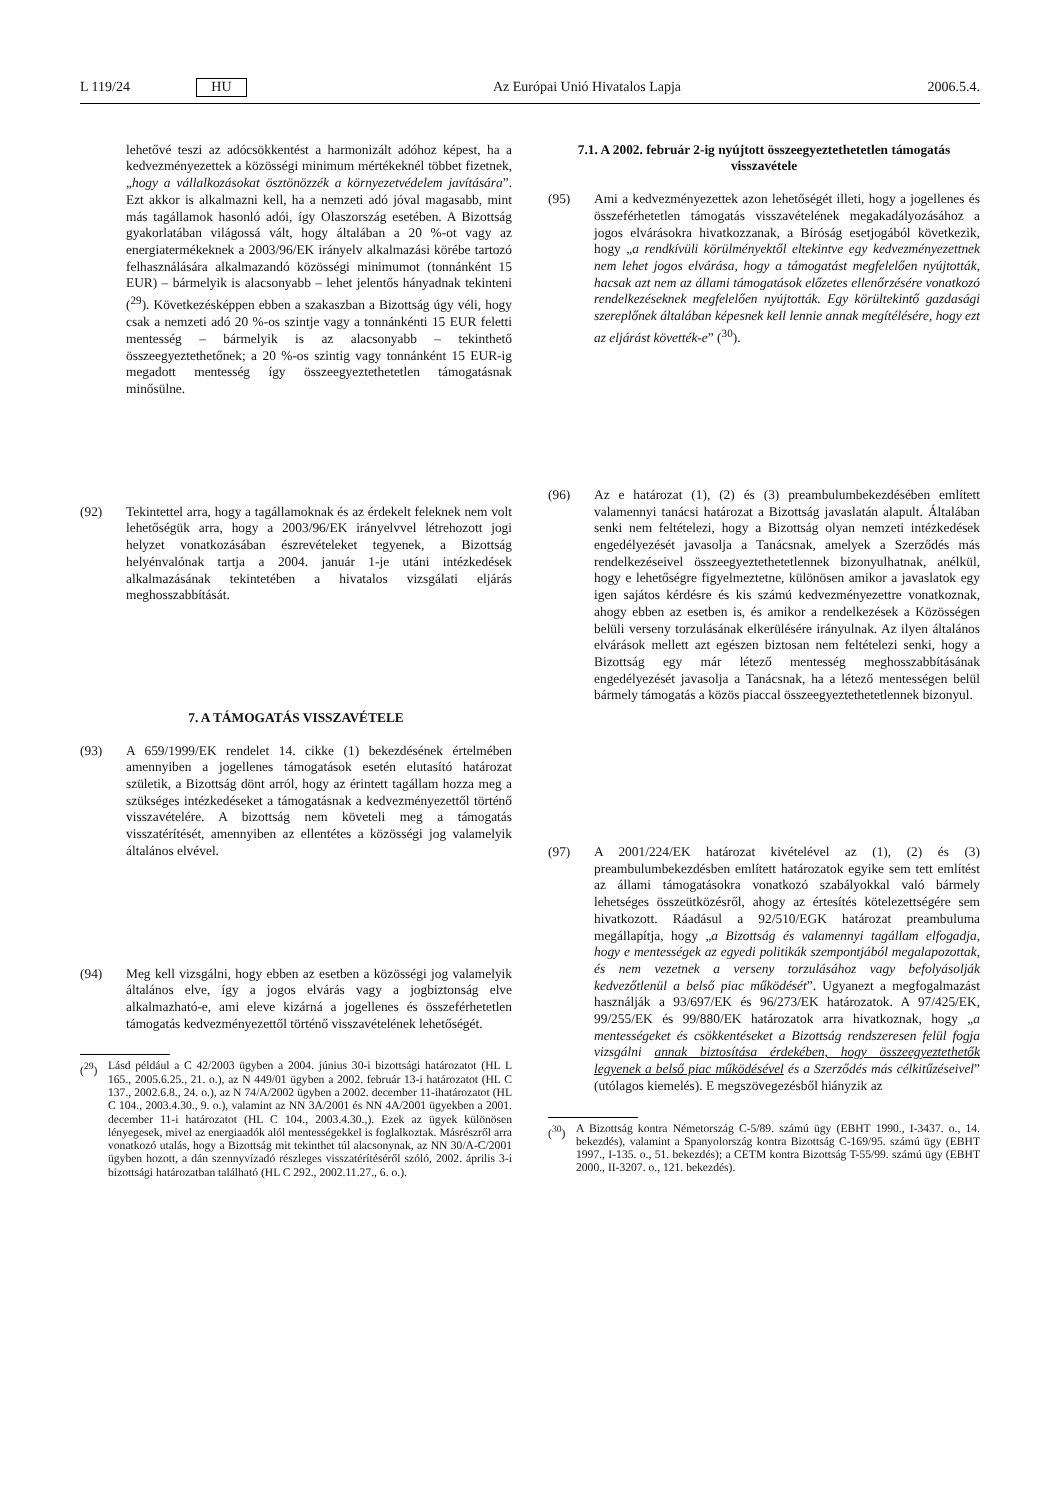L 119/24 HU Az Európai Unió Hivatalos Lapja 2006.5.4.
lehetővé teszi az adócsökkentést a harmonizált adóhoz képest, ha a kedvezményezettek a közösségi minimum mértékeknél többet fizetnek, „hogy a vállalkozásokat ösztönözzék a környezetvédelem javítására”. Ezt akkor is alkalmazni kell, ha a nemzeti adó jóval magasabb, mint más tagállamok hasonló adói, így Olaszország esetében. A Bizottság gyakorlatában világossá vált, hogy általában a 20 %-ot vagy az energiatermékeknek a 2003/96/EK irányelv alkalmazási körébe tartozó felhasználására alkalmazandó közösségi minimumot (tonnánként 15 EUR) – bármelyik is alacsonyabb – lehet jelentős hányadnak tekinteni (<sup>29</sup>). Következésképpen ebben a szakaszban a Bizottság úgy véli, hogy csak a nemzeti adó 20 %-os szintje vagy a tonnánkénti 15 EUR feletti mentesség – bármelyik is az alacsonyabb – tekinthető összeegyeztethetőnek; a 20 %-os szintig vagy tonnánként 15 EUR-ig megadott mentesség így összeegyeztethetetlen támogatásnak minősülne.
(92) Tekintettel arra, hogy a tagállamoknak és az érdekelt feleknek nem volt lehetőségük arra, hogy a 2003/96/EK irányelvvel létrehozott jogi helyzet vonatkozásában észrevételeket tegyenek, a Bizottság helyénvalónak tartja a 2004. január 1-je utáni intézkedések alkalmazásának tekintetében a hivatalos vizsgálati eljárás meghosszabbítását.
7. A TÁMOGATÁS VISSZAVÉTELE
(93) A 659/1999/EK rendelet 14. cikke (1) bekezdésének értelmében amennyiben a jogellenes támogatások esetén elutasító határozat születik, a Bizottság dönt arról, hogy az érintett tagállam hozza meg a szükséges intézkedéseket a támogatásnak a kedvezményezettől történő visszavételére. A bizottság nem követeli meg a támogatás visszatérítését, amennyiben az ellentétes a közösségi jog valamelyik általános elvével.
(94) Meg kell vizsgálni, hogy ebben az esetben a közösségi jog valamelyik általános elve, így a jogos elvárás vagy a jogbiztonság elve alkalmazható-e, ami eleve kizárná a jogellenes és összeférhetetlen támogatás kedvezményezettől történő visszavételének lehetőségét.
(<sup>29</sup>) Lásd például a C 42/2003 ügyben a 2004. június 30-i bizottsági határozatot (HL L 165., 2005.6.25., 21. o.), az N 449/01 ügyben a 2002. február 13-i határozatot (HL C 137., 2002.6.8., 24. o.), az N 74/A/2002 ügyben a 2002. december 11-ihatározatot (HL C 104., 2003.4.30., 9. o.), valamint az NN 3A/2001 és NN 4A/2001 ügyekben a 2001. december 11-i határozatot (HL C 104., 2003.4.30.,). Ezek az ügyek különösen lényegesek, mivel az energiaadók alól mentességekkel is foglalkoztak. Másrészről arra vonatkozó utalás, hogy a Bizottság mit tekinthet túl alacsonynak, az NN 30/A-C/2001 ügyben hozott, a dán szennyvízadó részleges visszatérítéséről szóló, 2002. április 3-i bizottsági határozatban található (HL C 292., 2002.11.27., 6. o.).
7.1. A 2002. február 2-ig nyújtott összeegyeztethetetlen támogatás visszavétele
(95) Ami a kedvezményezettek azon lehetőségét illeti, hogy a jogellenes és összeférhetetlen támogatás visszavételének megakadályozásához a jogos elvárásokra hivatkozzanak, a Bíróság esetjogából következik, hogy „a rendkívüli körülményektől eltekintve egy kedvezményezettnek nem lehet jogos elvárása, hogy a támogatást megfelelően nyújtották, hacsak azt nem az állami támogatások előzetes ellenőrzésére vonatkozó rendelkezéseknek megfelelően nyújtották. Egy körültekintő gazdasági szereplőnek általában képesnek kell lennie annak megítélésére, hogy ezt az eljárást követték-e” (<sup>30</sup>).
(96) Az e határozat (1), (2) és (3) preambulumbekezdésében említett valamennyi tanácsi határozat a Bizottság javaslatán alapult. Általában senki nem feltételezi, hogy a Bizottság olyan nemzeti intézkedések engedélyezését javasolja a Tanácsnak, amelyek a Szerződés más rendelkezéseivel összeegyeztethetetlennek bizonyulhatnak, anélkül, hogy e lehetőségre figyelmeztetne, különösen amikor a javaslatok egy igen sajátos kérdésre és kis számú kedvezményezettre vonatkoznak, ahogy ebben az esetben is, és amikor a rendelkezések a Közösségen belüli verseny torzulásának elkerülésére irányulnak. Az ilyen általános elvárások mellett azt egészen biztosan nem feltételezi senki, hogy a Bizottság egy már létező mentesség meghosszabbításának engedélyezését javasolja a Tanácsnak, ha a létező mentességen belül bármely támogatás a közös piaccal összeegyeztethetetlennek bizonyul.
(97) A 2001/224/EK határozat kivételével az (1), (2) és (3) preambulumbekezdésben említett határozatok egyike sem tett említést az állami támogatásokra vonatkozó szabályokkal való bármely lehetséges összeütközésről, ahogy az értesítés kötelezettségére sem hivatkozott. Ráadásul a 92/510/EGK határozat preambuluma megállapítja, hogy „a Bizottság és valamennyi tagállam elfogadja, hogy e mentességek az egyedi politikák szempontjából megalapozottak, és nem vezetnek a verseny torzulásához vagy befolyásolják kedvezőtlenül a belső piac működését”. Ugyanezt a megfogalmazást használják a 93/697/EK és 96/273/EK határozatok. A 97/425/EK, 99/255/EK és 99/880/EK határozatok arra hivatkoznak, hogy „a mentességeket és csökkentéseket a Bizottság rendszeresen felül fogja vizsgálni annak biztosítása érdekében, hogy összeegyeztethetők legyenek a belső piac működésével és a Szerződés más célkitűzéseivel” (utólagos kiemelés). E megszövegezésből hiányzik az
(<sup>30</sup>) A Bizottság kontra Németország C-5/89. számú ügy (EBHT 1990., I-3437. o., 14. bekezdés), valamint a Spanyolország kontra Bizottság C-169/95. számú ügy (EBHT 1997., I-135. o., 51. bekezdés); a CETM kontra Bizottság T-55/99. számú ügy (EBHT 2000., II-3207. o., 121. bekezdés).